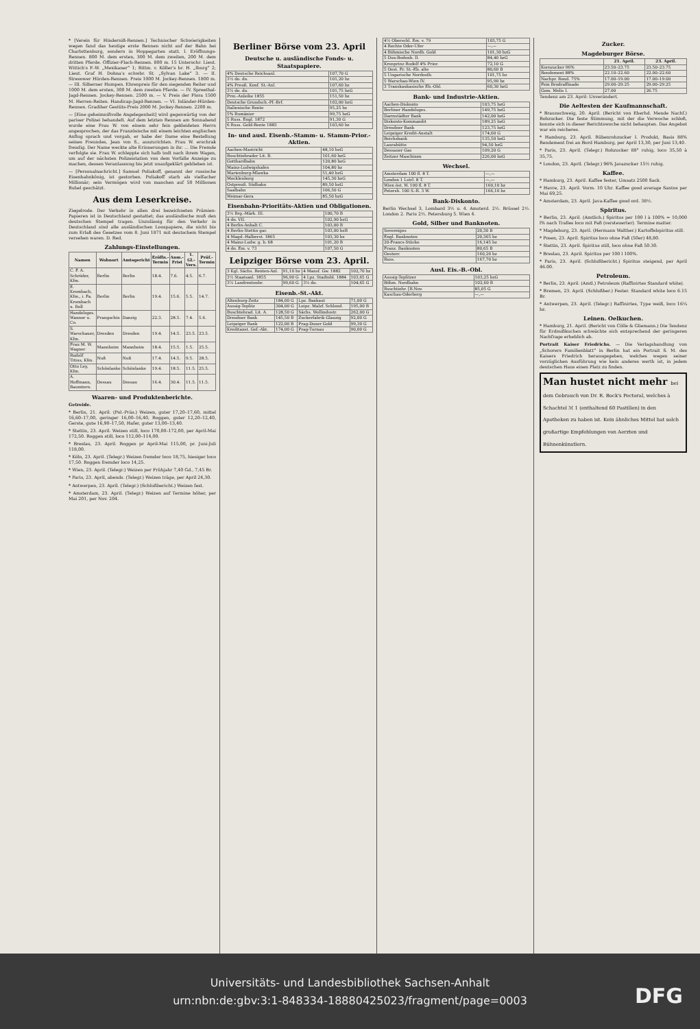* [Verein für Hinderniß-Rennen.] Technischer Schwierigkeiten wegen fand das heutige erste Rennen nicht auf der Bahn bei Charlottenburg, sondern in Hoppegarten statt. I. Eröffnungs-Rennen. 800 M. dem ersten, 300 M. dem zweiten, 200 M. dem dritten Pferde. Offizier-Flach-Rennen. 800 m. 15 Unterschr. Lieut. Wittich's F.-W. „Mexikaner“ 1; Rittm. v. Köller's br. H. „Iburg“ 2; Lieut. Graf H. Dohna's schwbr. St. „Sylvan Lake“ 3. — II. Stresower Hürden-Rennen. Preis 1000 M. Jockey-Rennen. 1800 m. — III. Silberner Humpen. Ehrenpreis für den siegenden Reiter und 1000 M. dem ersten, 300 M. dem zweiten Pferde. — IV. Spreethal-Jagd-Rennen. Jockey-Rennen. 2500 m. — V. Preis der Flora 1500 M. Herren-Reiten. Handicap-Jagd-Rennen. — VI. Inländer-Hürden-Rennen. Gradiher Gestüts-Preis 2000 M. Jockey-Rennen. 2200 m.
— [Eine geheimnißvolle Angelegenheit] wird gegenwärtig von der pariser Polizei behandelt. Auf dem letzten Rennen am Sonnabend wurde eine Frau W. von einem sehr fein gekleideten Herrn angesprochen, der das Französische mit einem leichten englischen Anflug sprach und vorgab, er habe der Dame eine Bestellung seines Freundes, Jean von S., auszurichten. Frau W. erschrak freudig. Der Name weckte alte Erinnerungen in ihr. ... Die Fremde verfolgte sie. Frau W. schleppte sich halb todt nach ihrem Wagen, um auf der nächsten Polizeistation von dem Vorfalle Anzeige zu machen, dessen Veranlassung bis jetzt unaufgeklärt geblieben ist.
— [Personalnachricht.] Samuel Poliakoff, genannt der russische Eisenbahnkönig, ist gestorben. Poliakoff starb als vielfacher Millionär; sein Vermögen wird von manchen auf 50 Millionen Rubel geschätzt.
Aus dem Leserkreise.
Ziegelrode. Der Verkehr in allen drei bezeichneten Prämien-Papieren ist in Deutschland gestattet; das ausländische muß den deutschen Stempel tragen. Unzulässig für den Verkehr in Deutschland sind alle ausländischen Loospapiere, die nicht bis zum Erlaß des Gesetzes vom 8. Juni 1871 mit deutschem Stempel versehen waren. D. Red.
Zahlungs-Einstellungen.
| Namen | Wohnort | Amtsgericht | Eröffn.-Termin | Anm.-Frist | 1. Gl.-Vers. | Prüf.-Termin |
| --- | --- | --- | --- | --- | --- | --- |
| C. F. A. Schröder, Kfm. | Berlin | Berlin | 18.4. | 7.6. | 4.5. | 6.7. |
| E. Krombach, Kfm., i. Fa. Krombach u. Boll | Berlin | Berlin | 19.4. | 15.6. | 5.5. | 14.7. |
| Handelsges. Wanner u. Co. | Prangschin | Danzig | 22.3. | 28.5. | 7.4. | 5.6. |
| S. Warschauer, Kfm. | Dresden | Dresden | 19.4. | 14.5. | 23.5. | 23.5. |
| Frau M. W. Wagner | Mannheim | Mannheim | 18.4. | 15.5. | 1.5. | 25.5. |
| Rudolf Titius, Kfm. | Nuß | Nuß | 17.4. | 14.5. | 9.5. | 28.5. |
| Otto Ley, Kfm. | Schönlanke | Schönlanke | 19.4. | 18.5. | 11.5. | 25.5. |
| A. Hoffmann, Baumtern. | Dessau | Dessau | 16.4. | 30.4. | 11.5. | 11.5. |
Waaren- und Produktenberichte.
Getreide.
* Berlin, 21. April. (Pol.-Präs.) Weizen, guter 17,20–17,60, mittel 16,60–17,00, geringer 16,00–16,40, Roggen, guter 12,20–12,40, Gerste, gute 16,90–17,50, Hafer, guter 13,00–13,40.
* Stettin, 23. April. Weizen still, loco 170,00–172,00, per April-Mai 172,50. Roggen still, loco 112,00–114,00.
* Breslau, 23. April. Roggen pr April-Mai 115,00, pr. Juni-Juli 118,00.
* Köln, 23. April. (Telegr.) Weizen fremder loco 18,75, hiesiger loco 17,50. Roggen fremder loco 14,25.
* Wien, 23. April. (Telegr.) Weizen per Frühjahr 7,40 Gd., 7,45 Br.
* Paris, 23. April, abends. (Telegr.) Weizen träge, per April 24,30.
* Antwerpen, 23. April. (Telegr.) (Schlußbericht.) Weizen fest.
* Amsterdam, 23. April. (Telegr.) Weizen auf Termine höher, per Mai 201, per Nov. 204.
Berliner Börse vom 23. April
Deutsche u. ausländische Fonds- u. Staatspapiere.
| 4% Deutsche Reichsanl. | 107,70 G |
| 3½ do. do. | 101,20 bz |
| 4% Preuß. Konf. St.-Anl. | 107,60 bz |
| 3½ do. do. | 101,75 bzG |
| Prm.-Anleihe 1855 | 151,50 bz |
| Deutsche Grundsch.-Pf.-Brf. | 102,00 bzG |
| Italienische Rente | 95,25 bz |
| 5% Rumänier | 99,75 bzG |
| 5 Russ. Engl. 1872 | 91,30 G |
| 6 Russ. Gold-Rente 1883 | 103,60 bz |
In- und ausl. Eisenb.-Stamm- u. Stamm-Prior.-Aktien.
| Aachen-Mastricht | 48,10 bzG |
| Buschtiehrader Lit. B. | 101,60 bzG |
| Gotthardbahn | 120,80 bzG |
| Mainz-Ludwigshafen | 104,80 bz |
| Marienburg-Mlawka | 51,40 bzG |
| Mecklenburg | 145,30 bzG |
| Ostpreuß. Südbahn | 89,50 bzG |
| Saalbahn | 106,50 G |
| Weimar-Gera | 85,50 bzG |
Eisenbahn-Prioritäts-Aktien und Obligationen.
| 3½ Brg.-Märk. III. | 100,70 B |
| 4 do. VII. | 102,90 bzG |
| 4 Berlin-Anhalt C. | 103,00 B |
| 4 Berlin-Stettin gar. | 103,00 bzB |
| 4 Magd.-Halberst. 1865 | 103,30 bz |
| 4 Mainz-Ludw. g. b. 68 | 101,20 B |
| 4 do. Em. v. 73 | 107,50 G |
Leipziger Börse vom 23. April.
| 3 Kgl. Sächs. Renten-Anl. | 91,10 bz | 4 Mansf. Gw. 1882 | 102,70 bz |
| 3½ Staatsanl. 1855 | 96,90 G | 4 Lpz. Stadtobl. 1884 | 103,65 G |
| 3½ Landrentenbr. | 99,60 G | 3½ do. | 104,65 G |
Eisenb.-St.-Akt.
| Altenburg-Zeitz | 184,00 G | Lpz. Bankaut | 71,00 G |
| Aussig-Teplitz | 304,00 G | Leipz. Malzf. Schlend. | 195,00 B |
| Buschtehrad. Lit. A. | 128,50 G | Sächs. Wollindustr. | 262,00 G |
| Dresdner Bank | 145,50 B | Zuckerfabrik Glauzig | 92,00 G |
| Leipziger Bank | 122,00 B | Prag-Duxer Gold | 99,30 G |
| Kreditanst. Gef.-Akt. | 174,00 G | Prag-Turnau | 90,00 G |
| 4½ Oberschl. Em. v. 79 | 103,75 G |
| 4 Rechte Oder-Ufer | —,— |
| 4 Böhmische Nordb. Gold | 101,30 bzG |
| 5 Dux-Bodenb. II. | 84,40 bzG |
| Kronprinz Rudolf 4% Prior. | 72,10 G |
| 5 Oest. Fr. St.-Eb. alte | 80,60 B |
| 5 Ungarische Nordostb. | 101,75 bz |
| 5 Warschau-Wien IV. | 95,90 bz |
| 3 Transkaukasische Eb.-Obl. | 60,30 bzG |
Bank- und Industrie-Aktien.
| Aachen-Diskonto | 103,75 bzG |
| Berliner Handelsges. | 149,75 bzG |
| Darmstädter Bank | 142,00 bzG |
| Diskonto-Kommandit | 189,25 bzG |
| Dresdner Bank | 123,75 bzG |
| Leipziger Kredit-Anstalt | 174,60 G |
| Reichsbank | 135,50 bzG |
| Laurahütte | 94,50 bzG |
| Dessauer Gas | 109,20 G |
| Zeitzer Maschinen | 226,00 bzG |
Wechsel.
| Amsterdam 100 fl. 8 T. | —,— |
| London 1 Lstrl. 8 T. | —,— |
| Wien öst. W. 100 fl. 8 T. | 160,10 bz |
| Petersb. 100 S.-R. 3 W. | 166,10 bz |
Bank-Diskonto.
Berlin Wechsel 3, Lombard 3½ u. 4. Amsterd. 2½. Brüssel 2½. London 2. Paris 2½. Petersburg 5. Wien 4.
Gold, Silber und Banknoten.
| Sovereigns | 20,30 B |
| Engl. Banknoten | 20,365 bz |
| 20-Francs-Stücke | 16,145 bz |
| Franz. Banknoten | 80,65 B |
| Oesterr. | 160,20 bz |
| Russ. | 167,70 bz |
Ausl. Eis.-B.-Obl.
| Aussig-Teplitzer | 103,25 bzG |
| Böhm. Nordbahn | 102,60 B |
| Buschtiehr. [B.Nov. | 85,05 G |
| Kaschau-Oderberg | —,— |
Zucker.
Magdeburger Börse.
| | 21. April. | 23. April. |
| --- | --- | --- |
| Kornzucker 96% | 23.50–23.75 | 23.50–23.75 |
| Rendement 88% | 22.10–22.60 | 22.00–22.60 |
| Nachpr. Rend. 75% | 17.00–19.00 | 17.00–19.00 |
| Fein Brodraffinade | 29.00–29.25 | 29.00–29.25 |
| Gem. Melis I. | 27.00 | 26.75 |
Tendenz am 23. April: Unverändert.
Die Aeltesten der Kaufmannschaft.
* Braunschweig, 20. April. (Bericht von Eberhd. Mende Nachf.) Rohzucker. Die feste Stimmung, mit der die Vorwoche schloß, konnte sich in dieser Berichtswoche nicht behaupten. Das Angebot war ein reicheres.
* Hamburg, 23. April. Rübenrohzucker I. Produkt, Basis 88% Rendement frei an Bord Hamburg, per April 13,30, per Juni 13,40.
* Paris, 23. April. (Telegr.) Rohzucker 88° ruhig, loco 35,50 à 35,75.
* London, 23. April. (Telegr.) 96% Javazucker 15½ ruhig.
Kaffee.
* Hamburg, 23. April. Kaffee fester, Umsatz 2500 Sack.
* Havre, 23. April. Vorm. 10 Uhr. Kaffee good average Santos per Mai 69,25.
* Amsterdam, 23. April. Java-Kaffee good ord. 38½.
Spiritus.
* Berlin, 23. April. (Amtlich.) Spiritus per 100 l à 100% = 10,000 l% nach Tralles loco mit Faß (versteuerter). Termine matter.
* Magdeburg, 23. April. (Hermann Walther.) Kartoffelspiritus still.
* Posen, 23. April. Spiritus loco ohne Faß (50er) 48,80.
* Stettin, 23. April. Spiritus still, loco ohne Faß 50.30.
* Breslau, 23. April. Spiritus per 100 l 100%.
* Paris, 23. April. (Schlußbericht.) Spiritus steigend, per April 46.00.
Petroleum.
* Berlin, 23. April. (Amtl.) Petroleum (Raffinirtes Standard white).
* Bremen, 23. April. (Schlußber.) Fester. Standard white loco 6.15 Br.
* Antwerpen, 23. April. (Telegr.) Raffinirtes, Type weiß, loco 16¼ bz.
Leinen. Oelkuchen.
* Hamburg, 21. April. (Bericht von Cölle & Gliemann.) Die Tendenz für Erdnußkuchen schwächte sich entsprechend der geringeren Nachfrage erheblich ab.
Portrait Kaiser Friedrichs. — Die Verlagshandlung von „Schorers Familienblatt“ in Berlin hat ein Portrait S. M. des Kaisers Friedrich herausgegeben, welches wegen seiner vorzüglichen Ausführung wie kein anderes werth ist, in jedem deutschen Haus einen Platz zu finden.
Man hustet nicht mehr bei dem Gebrauch von Dr. R. Bock's Pectoral, welches à Schachtel ℳ 1 (enthaltend 60 Pastillen) in den Apotheken zu haben ist. Kein ähnliches Mittel hat solch großartige Empfehlungen von Aerzten und Bühnenkünstlern.
Universitäts- und Landesbibliothek Sachsen-Anhalt
urn:nbn:de:gbv:3:1-848334-18880425023/fragment/page=0003
DFG